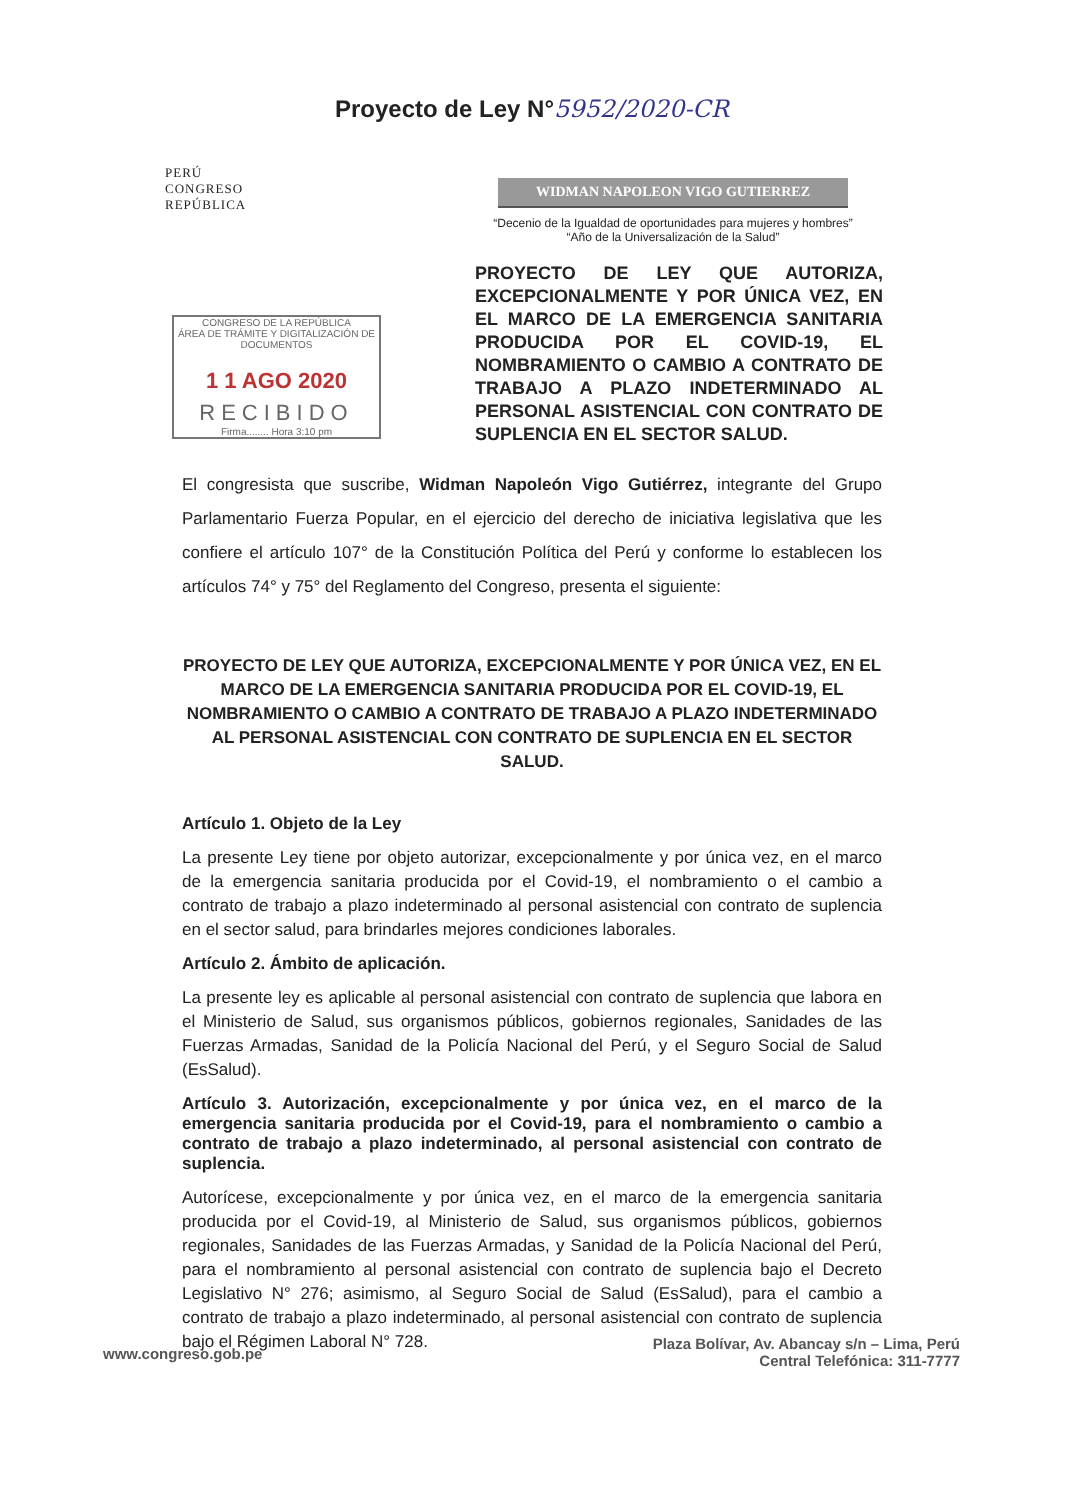Proyecto de Ley N°5952/2020-CR
PERÚ
CONGRESO
REPÚBLICA
WIDMAN NAPOLEON VIGO GUTIERREZ
“Decenio de la Igualdad de oportunidades para mujeres y hombres”
“Año de la Universalización de la Salud”
CONGRESO DE LA REPÚBLICA
ÁREA DE TRÁMITE Y DIGITALIZACIÓN DE DOCUMENTOS
1 1 AGO 2020
RECIBIDO
Firma........ Hora 3:10 pm
PROYECTO DE LEY QUE AUTORIZA, EXCEPCIONALMENTE Y POR ÚNICA VEZ, EN EL MARCO DE LA EMERGENCIA SANITARIA PRODUCIDA POR EL COVID-19, EL NOMBRAMIENTO O CAMBIO A CONTRATO DE TRABAJO A PLAZO INDETERMINADO AL PERSONAL ASISTENCIAL CON CONTRATO DE SUPLENCIA EN EL SECTOR SALUD.
El congresista que suscribe, Widman Napoleón Vigo Gutiérrez, integrante del Grupo Parlamentario Fuerza Popular, en el ejercicio del derecho de iniciativa legislativa que les confiere el artículo 107° de la Constitución Política del Perú y conforme lo establecen los artículos 74° y 75° del Reglamento del Congreso, presenta el siguiente:
PROYECTO DE LEY QUE AUTORIZA, EXCEPCIONALMENTE Y POR ÚNICA VEZ, EN EL MARCO DE LA EMERGENCIA SANITARIA PRODUCIDA POR EL COVID-19, EL NOMBRAMIENTO O CAMBIO A CONTRATO DE TRABAJO A PLAZO INDETERMINADO AL PERSONAL ASISTENCIAL CON CONTRATO DE SUPLENCIA EN EL SECTOR SALUD.
Artículo 1. Objeto de la Ley
La presente Ley tiene por objeto autorizar, excepcionalmente y por única vez, en el marco de la emergencia sanitaria producida por el Covid-19, el nombramiento o el cambio a contrato de trabajo a plazo indeterminado al personal asistencial con contrato de suplencia en el sector salud, para brindarles mejores condiciones laborales.
Artículo 2. Ámbito de aplicación.
La presente ley es aplicable al personal asistencial con contrato de suplencia que labora en el Ministerio de Salud, sus organismos públicos, gobiernos regionales, Sanidades de las Fuerzas Armadas, Sanidad de la Policía Nacional del Perú, y el Seguro Social de Salud (EsSalud).
Artículo 3. Autorización, excepcionalmente y por única vez, en el marco de la emergencia sanitaria producida por el Covid-19, para el nombramiento o cambio a contrato de trabajo a plazo indeterminado, al personal asistencial con contrato de suplencia.
Autorícese, excepcionalmente y por única vez, en el marco de la emergencia sanitaria producida por el Covid-19, al Ministerio de Salud, sus organismos públicos, gobiernos regionales, Sanidades de las Fuerzas Armadas, y Sanidad de la Policía Nacional del Perú, para el nombramiento al personal asistencial con contrato de suplencia bajo el Decreto Legislativo N° 276; asimismo, al Seguro Social de Salud (EsSalud), para el cambio a contrato de trabajo a plazo indeterminado, al personal asistencial con contrato de suplencia bajo el Régimen Laboral N° 728.
www.congreso.gob.pe
Plaza Bolívar, Av. Abancay s/n – Lima, Perú
Central Telefónica: 311-7777